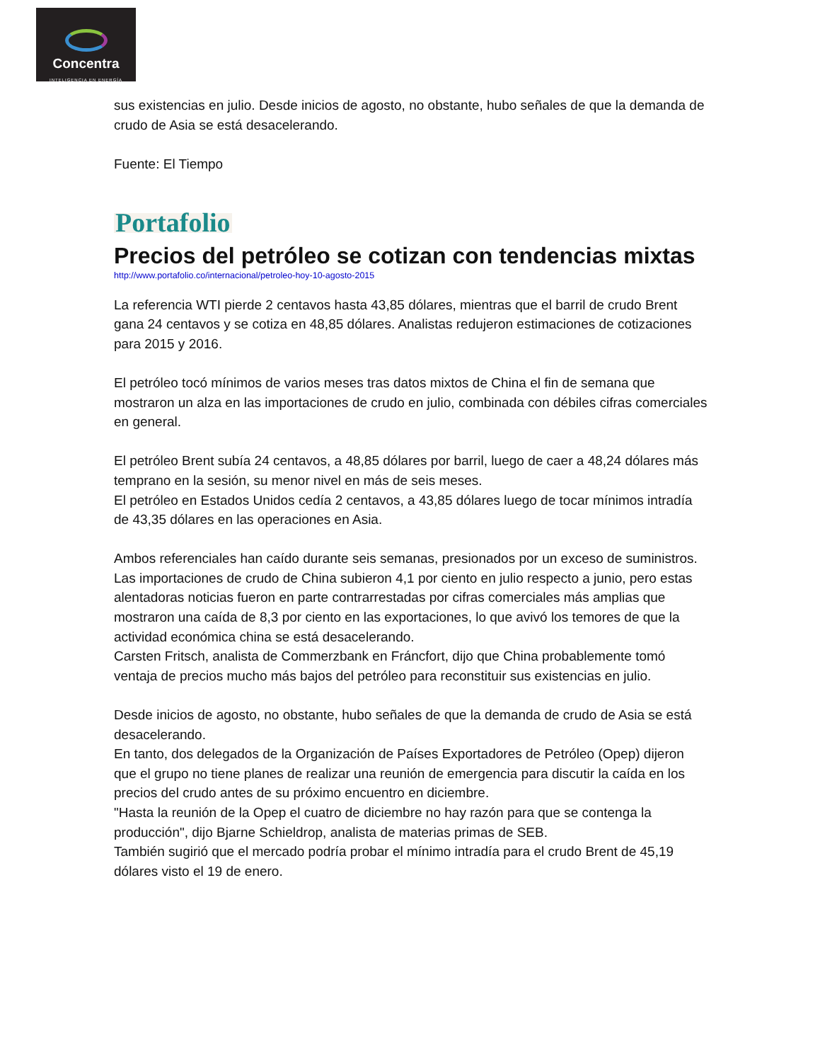Concentra
INTELIGENCIA EN ENERGÍA
sus existencias en julio. Desde inicios de agosto, no obstante, hubo señales de que la demanda de crudo de Asia se está desacelerando.
Fuente: El Tiempo
Portafolio
Precios del petróleo se cotizan con tendencias mixtas
http://www.portafolio.co/internacional/petroleo-hoy-10-agosto-2015
La referencia WTI pierde 2 centavos hasta 43,85 dólares, mientras que el barril de crudo Brent gana 24 centavos y se cotiza en 48,85 dólares. Analistas redujeron estimaciones de cotizaciones para 2015 y 2016.
El petróleo tocó mínimos de varios meses tras datos mixtos de China el fin de semana que mostraron un alza en las importaciones de crudo en julio, combinada con débiles cifras comerciales en general.
El petróleo Brent subía 24 centavos, a 48,85 dólares por barril, luego de caer a 48,24 dólares más temprano en la sesión, su menor nivel en más de seis meses.
El petróleo en Estados Unidos cedía 2 centavos, a 43,85 dólares luego de tocar mínimos intradía de 43,35 dólares en las operaciones en Asia.
Ambos referenciales han caído durante seis semanas, presionados por un exceso de suministros. Las importaciones de crudo de China subieron 4,1 por ciento en julio respecto a junio, pero estas alentadoras noticias fueron en parte contrarrestadas por cifras comerciales más amplias que mostraron una caída de 8,3 por ciento en las exportaciones, lo que avivó los temores de que la actividad económica china se está desacelerando.
Carsten Fritsch, analista de Commerzbank en Fráncfort, dijo que China probablemente tomó ventaja de precios mucho más bajos del petróleo para reconstituir sus existencias en julio.
Desde inicios de agosto, no obstante, hubo señales de que la demanda de crudo de Asia se está desacelerando.
En tanto, dos delegados de la Organización de Países Exportadores de Petróleo (Opep) dijeron que el grupo no tiene planes de realizar una reunión de emergencia para discutir la caída en los precios del crudo antes de su próximo encuentro en diciembre.
"Hasta la reunión de la Opep el cuatro de diciembre no hay razón para que se contenga la producción", dijo Bjarne Schieldrop, analista de materias primas de SEB.
También sugirió que el mercado podría probar el mínimo intradía para el crudo Brent de 45,19 dólares visto el 19 de enero.